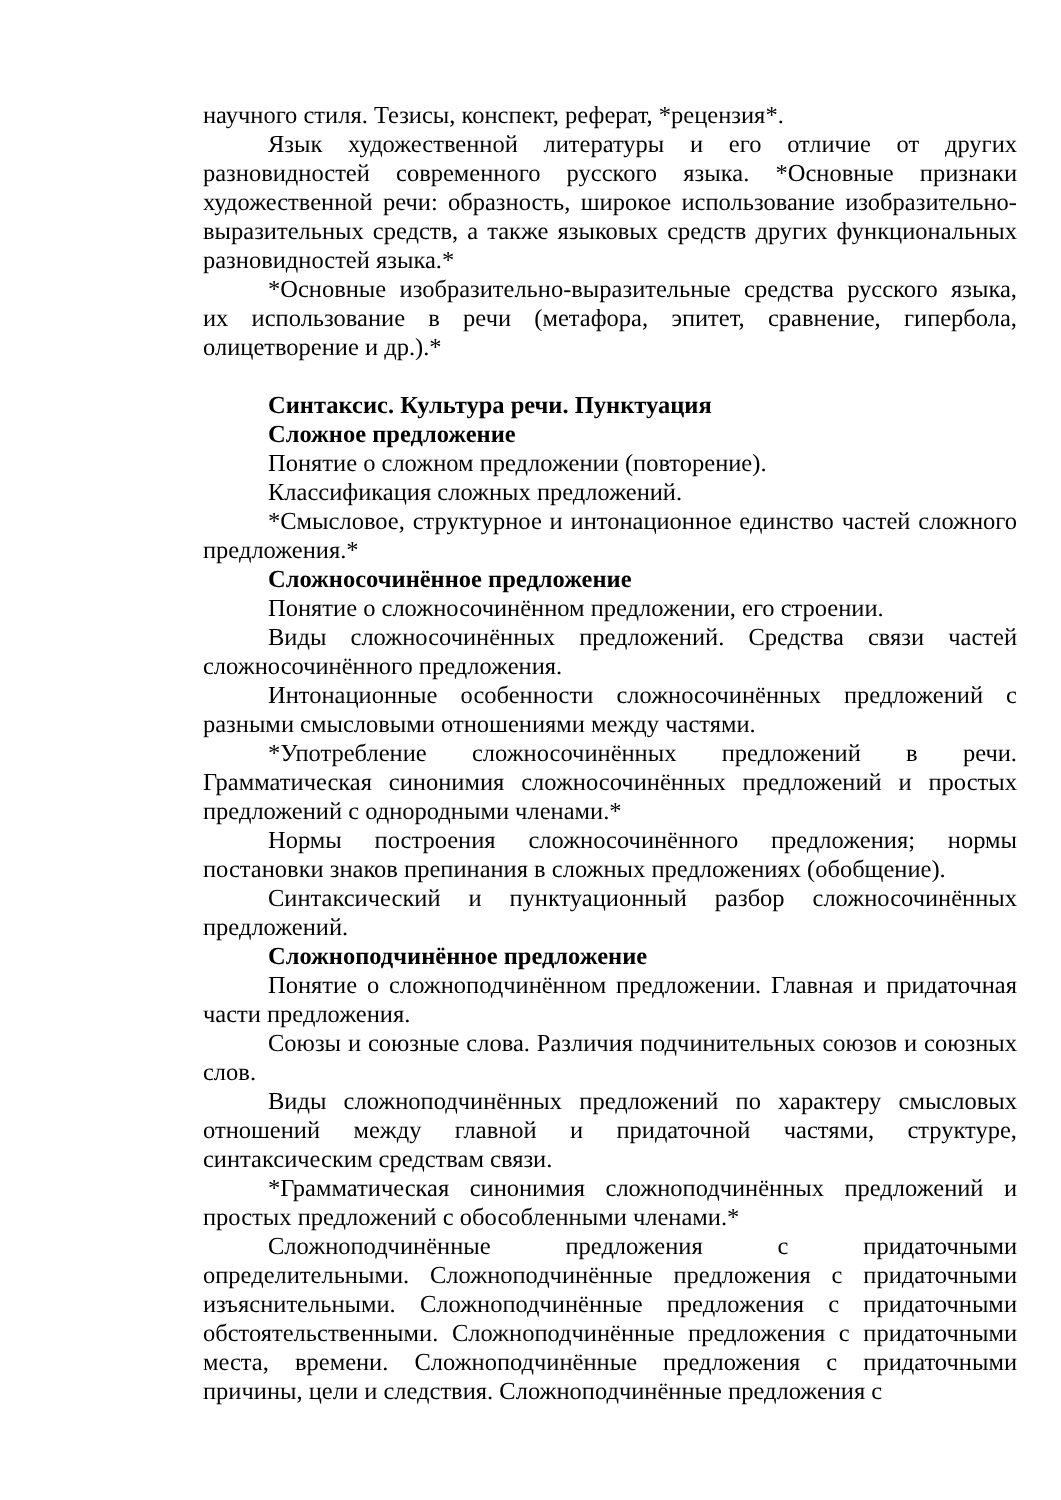научного стиля. Тезисы, конспект, реферат, *рецензия*.
Язык художественной литературы и его отличие от других разновидностей современного русского языка. *Основные признаки художественной речи: образность, широкое использование изобразительно-выразительных средств, а также языковых средств других функциональных разновидностей языка.*
*Основные изобразительно-выразительные средства русского языка, их использование в речи (метафора, эпитет, сравнение, гипербола, олицетворение и др.).*
Синтаксис. Культура речи. Пунктуация
Сложное предложение
Понятие о сложном предложении (повторение).
Классификация сложных предложений.
*Смысловое, структурное и интонационное единство частей сложного предложения.*
Сложносочинённое предложение
Понятие о сложносочинённом предложении, его строении.
Виды сложносочинённых предложений. Средства связи частей сложносочинённого предложения.
Интонационные особенности сложносочинённых предложений с разными смысловыми отношениями между частями.
*Употребление сложносочинённых предложений в речи. Грамматическая синонимия сложносочинённых предложений и простых предложений с однородными членами.*
Нормы построения сложносочинённого предложения; нормы постановки знаков препинания в сложных предложениях (обобщение).
Синтаксический и пунктуационный разбор сложносочинённых предложений.
Сложноподчинённое предложение
Понятие о сложноподчинённом предложении. Главная и придаточная части предложения.
Союзы и союзные слова. Различия подчинительных союзов и союзных слов.
Виды сложноподчинённых предложений по характеру смысловых отношений между главной и придаточной частями, структуре, синтаксическим средствам связи.
*Грамматическая синонимия сложноподчинённых предложений и простых предложений с обособленными членами.*
Сложноподчинённые предложения с придаточными определительными. Сложноподчинённые предложения с придаточными изъяснительными. Сложноподчинённые предложения с придаточными обстоятельственными. Сложноподчинённые предложения с придаточными места, времени. Сложноподчинённые предложения с придаточными причины, цели и следствия. Сложноподчинённые предложения с